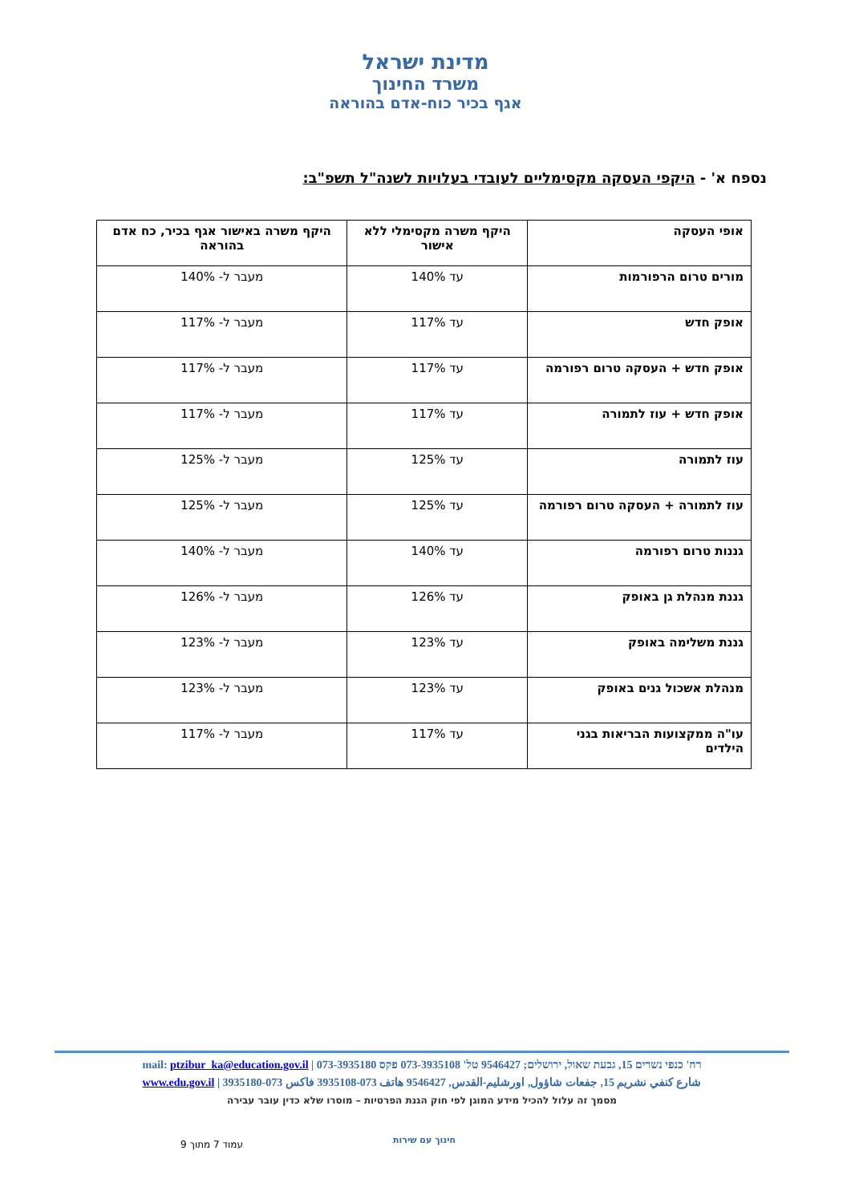מדינת ישראל
משרד החינוך
אגף בכיר כוח-אדם בהוראה
נספח א' - היקפי העסקה מקסימליים לעובדי בעלויות לשנה"ל תשפ"ב:
| אופי העסקה | היקף משרה מקסימלי ללא אישור | היקף משרה באישור אגף בכיר, כח אדם בהוראה |
| --- | --- | --- |
| מורים טרום הרפורמות | עד 140% | מעבר ל- 140% |
| אופק חדש | עד 117% | מעבר ל- 117% |
| אופק חדש + העסקה טרום רפורמה | עד 117% | מעבר ל- 117% |
| אופק חדש + עוז לתמורה | עד 117% | מעבר ל- 117% |
| עוז לתמורה | עד 125% | מעבר ל- 125% |
| עוז לתמורה + העסקה טרום רפורמה | עד 125% | מעבר ל- 125% |
| גננות טרום רפורמה | עד 140% | מעבר ל- 140% |
| גננת מנהלת גן באופק | עד 126% | מעבר ל- 126% |
| גננת משלימה באופק | עד 123% | מעבר ל- 123% |
| מנהלת אשכול גנים באופק | עד 123% | מעבר ל- 123% |
| עו"ה ממקצועות הבריאות בגני הילדים | עד 117% | מעבר ל- 117% |
רח' כנפי נשרים 15, גבעת שאול, ירושלים; 9546427 טל' 073-3935108 פקס 073-3935180 | mail: ptzibur_ka@education.gov.il
شارع كنفي نشريم 15, جفعات شاؤول, اورشليم-القدس, 9546427 هاتف 073-3935108 فاكس 073-3935180 | www.edu.gov.il
מסמך זה עלול להכיל מידע המוגן לפי חוק הגנת הפרטיות – מוסרו שלא כדין עובר עבירה
עמוד 7 מתוך 9 חינוך עם שירות